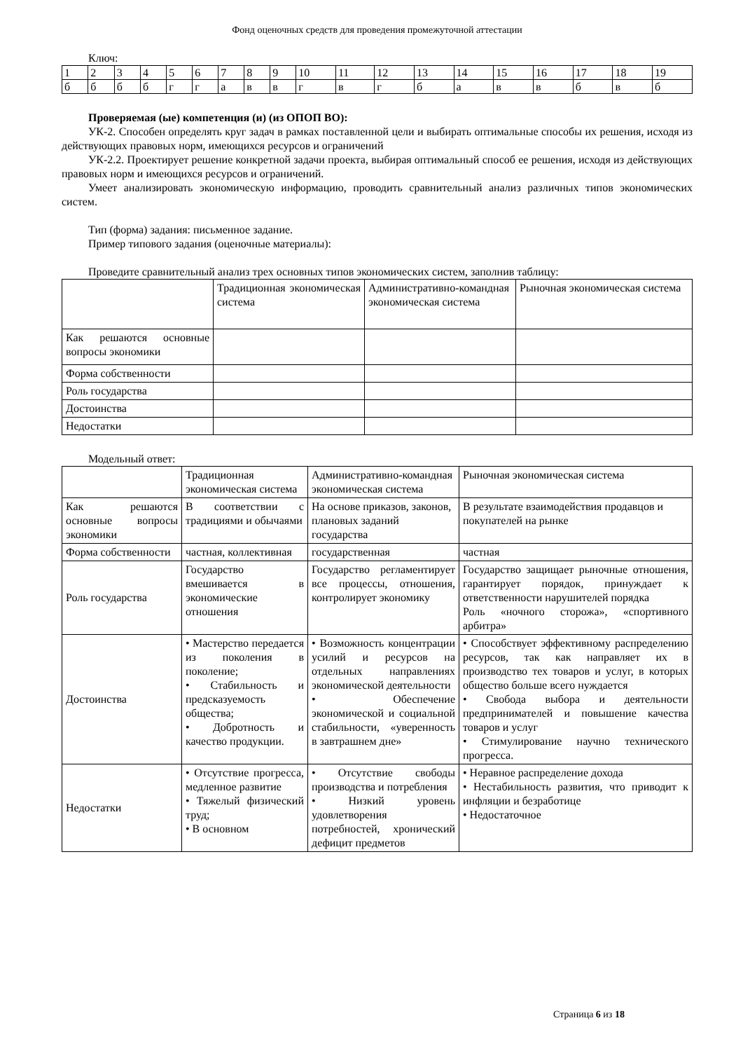Фонд оценочных средств для проведения промежуточной аттестации
Ключ:
| 1 | 2 | 3 | 4 | 5 | 6 | 7 | 8 | 9 | 10 | 11 | 12 | 13 | 14 | 15 | 16 | 17 | 18 | 19 |
| б | б | б | б | г | г | а | в | в | г | в | г | б | а | в | в | б | в | б |
Проверяемая (ые) компетенция (и) (из ОПОП ВО):
УК-2. Способен определять круг задач в рамках поставленной цели и выбирать оптимальные способы их решения, исходя из действующих правовых норм, имеющихся ресурсов и ограничений
УК-2.2. Проектирует решение конкретной задачи проекта, выбирая оптимальный способ ее решения, исходя из действующих правовых норм и имеющихся ресурсов и ограничений.
Умеет анализировать экономическую информацию, проводить сравнительный анализ различных типов экономических систем.
Тип (форма) задания: письменное задание.
Пример типового задания (оценочные материалы):
Проведите сравнительный анализ трех основных типов экономических систем, заполнив таблицу:
| | Традиционная экономическая система | Административно-командная экономическая система | Рыночная экономическая система |
| Как решаются основные вопросы экономики | | | |
| Форма собственности | | | |
| Роль государства | | | |
| Достоинства | | | |
| Недостатки | | | |
Модельный ответ:
| | Традиционная экономическая система | Административно-командная экономическая система | Рыночная экономическая система |
| Как решаются основные вопросы экономики | В соответствии с традициями и обычаями | На основе приказов, законов, плановых заданий государства | В результате взаимодействия продавцов и покупателей на рынке |
| Форма собственности | частная, коллективная | государственная | частная |
| Роль государства | Государство вмешивается в экономические отношения | Государство регламентирует все процессы, отношения, контролирует экономику | Государство защищает рыночные отношения, гарантирует порядок, принуждает к ответственности нарушителей порядка Роль «ночного сторожа», «спортивного арбитра» |
| Достоинства | • Мастерство передается из поколения в поколение; • Стабильность и предсказуемость общества; • Добротность и качество продукции. | • Возможность концентрации усилий и ресурсов на отдельных направлениях экономической деятельности • Обеспечение экономической и социальной стабильности, «уверенность в завтрашнем дне» | • Способствует эффективному распределению ресурсов, так как направляет их в производство тех товаров и услуг, в которых общество больше всего нуждается • Свобода выбора и деятельности предпринимателей и повышение качества товаров и услуг • Стимулирование научно технического прогресса. |
| Недостатки | • Отсутствие прогресса, медленное развитие • Тяжелый физический труд; • В основном | • Отсутствие свободы производства и потребления • Низкий уровень удовлетворения потребностей, хронический дефицит предметов | • Неравное распределение дохода • Нестабильность развития, что приводит к инфляции и безработице • Недостаточное |
Страница 6 из 18